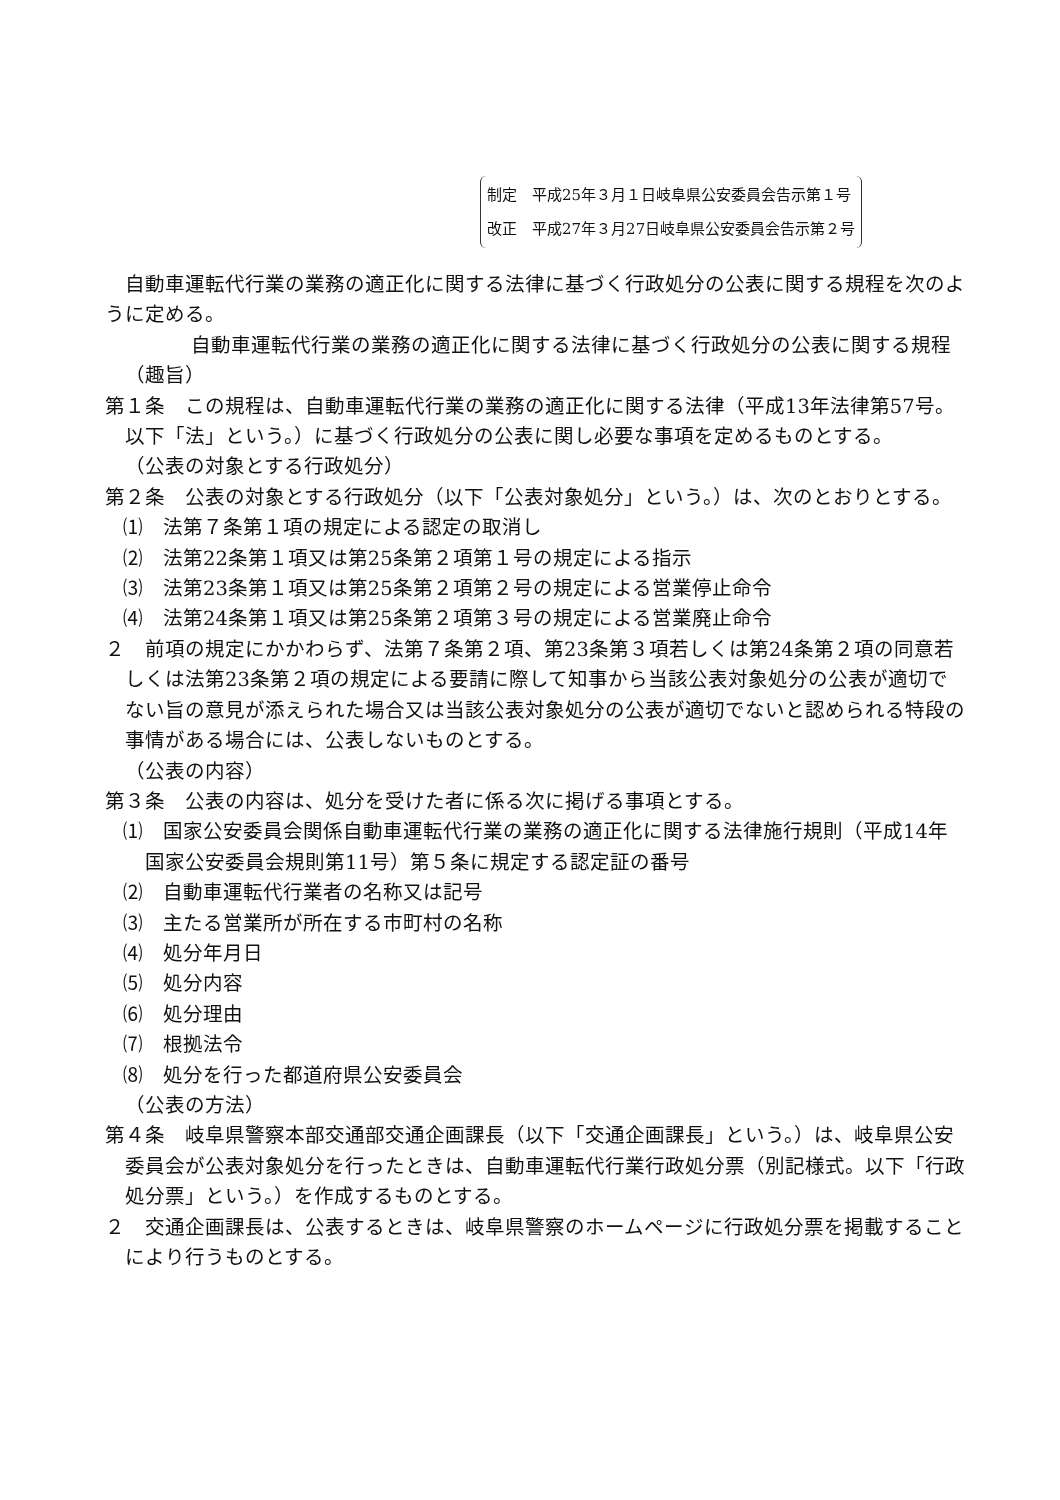制定　平成25年３月１日岐阜県公安委員会告示第１号
改正　平成27年３月27日岐阜県公安委員会告示第２号
自動車運転代行業の業務の適正化に関する法律に基づく行政処分の公表に関する規程を次のように定める。
　自動車運転代行業の業務の適正化に関する法律に基づく行政処分の公表に関する規程
（趣旨）
第１条　この規程は、自動車運転代行業の業務の適正化に関する法律（平成13年法律第57号。以下「法」という。）に基づく行政処分の公表に関し必要な事項を定めるものとする。
（公表の対象とする行政処分）
第２条　公表の対象とする行政処分（以下「公表対象処分」という。）は、次のとおりとする。
⑴　法第７条第１項の規定による認定の取消し
⑵　法第22条第１項又は第25条第２項第１号の規定による指示
⑶　法第23条第１項又は第25条第２項第２号の規定による営業停止命令
⑷　法第24条第１項又は第25条第２項第３号の規定による営業廃止命令
２　前項の規定にかかわらず、法第７条第２項、第23条第３項若しくは第24条第２項の同意若しくは法第23条第２項の規定による要請に際して知事から当該公表対象処分の公表が適切でない旨の意見が添えられた場合又は当該公表対象処分の公表が適切でないと認められる特段の事情がある場合には、公表しないものとする。
（公表の内容）
第３条　公表の内容は、処分を受けた者に係る次に掲げる事項とする。
⑴　国家公安委員会関係自動車運転代行業の業務の適正化に関する法律施行規則（平成14年国家公安委員会規則第11号）第５条に規定する認定証の番号
⑵　自動車運転代行業者の名称又は記号
⑶　主たる営業所が所在する市町村の名称
⑷　処分年月日
⑸　処分内容
⑹　処分理由
⑺　根拠法令
⑻　処分を行った都道府県公安委員会
（公表の方法）
第４条　岐阜県警察本部交通部交通企画課長（以下「交通企画課長」という。）は、岐阜県公安委員会が公表対象処分を行ったときは、自動車運転代行業行政処分票（別記様式。以下「行政処分票」という。）を作成するものとする。
２　交通企画課長は、公表するときは、岐阜県警察のホームページに行政処分票を掲載することにより行うものとする。